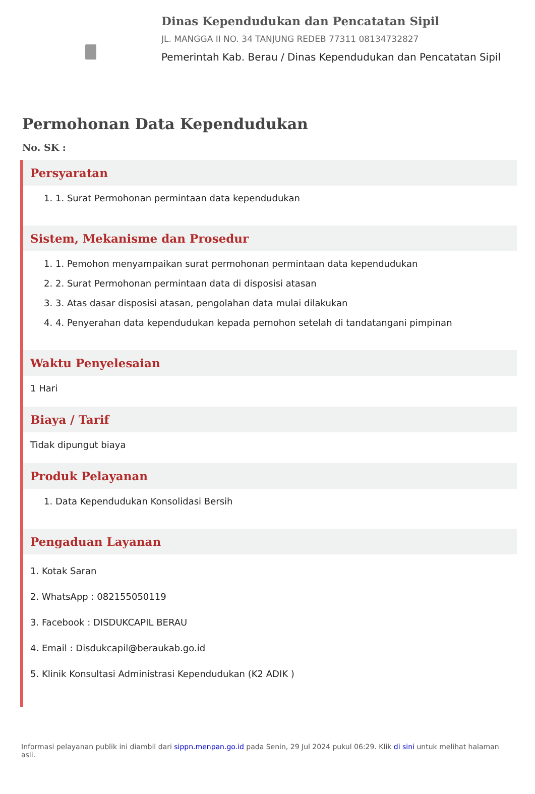Dinas Kependudukan dan Pencatatan Sipil
JL. MANGGA II NO. 34 TANJUNG REDEB 77311 08134732827
Pemerintah Kab. Berau / Dinas Kependudukan dan Pencatatan Sipil
Permohonan Data Kependudukan
No. SK :
Persyaratan
1. 1. Surat Permohonan permintaan data kependudukan
Sistem, Mekanisme dan Prosedur
1. 1. Pemohon menyampaikan surat permohonan permintaan data kependudukan
2. 2. Surat Permohonan permintaan data di disposisi atasan
3. 3. Atas dasar disposisi atasan, pengolahan data mulai dilakukan
4. 4. Penyerahan data kependudukan kepada pemohon setelah di tandatangani pimpinan
Waktu Penyelesaian
1 Hari
Biaya / Tarif
Tidak dipungut biaya
Produk Pelayanan
1. Data Kependudukan Konsolidasi Bersih
Pengaduan Layanan
1. Kotak Saran
2. WhatsApp : 082155050119
3. Facebook : DISDUKCAPIL BERAU
4. Email : Disdukcapil@beraukab.go.id
5. Klinik Konsultasi Administrasi Kependudukan (K2 ADIK )
Informasi pelayanan publik ini diambil dari sippn.menpan.go.id pada Senin, 29 Jul 2024 pukul 06:29. Klik di sini untuk melihat halaman asli.